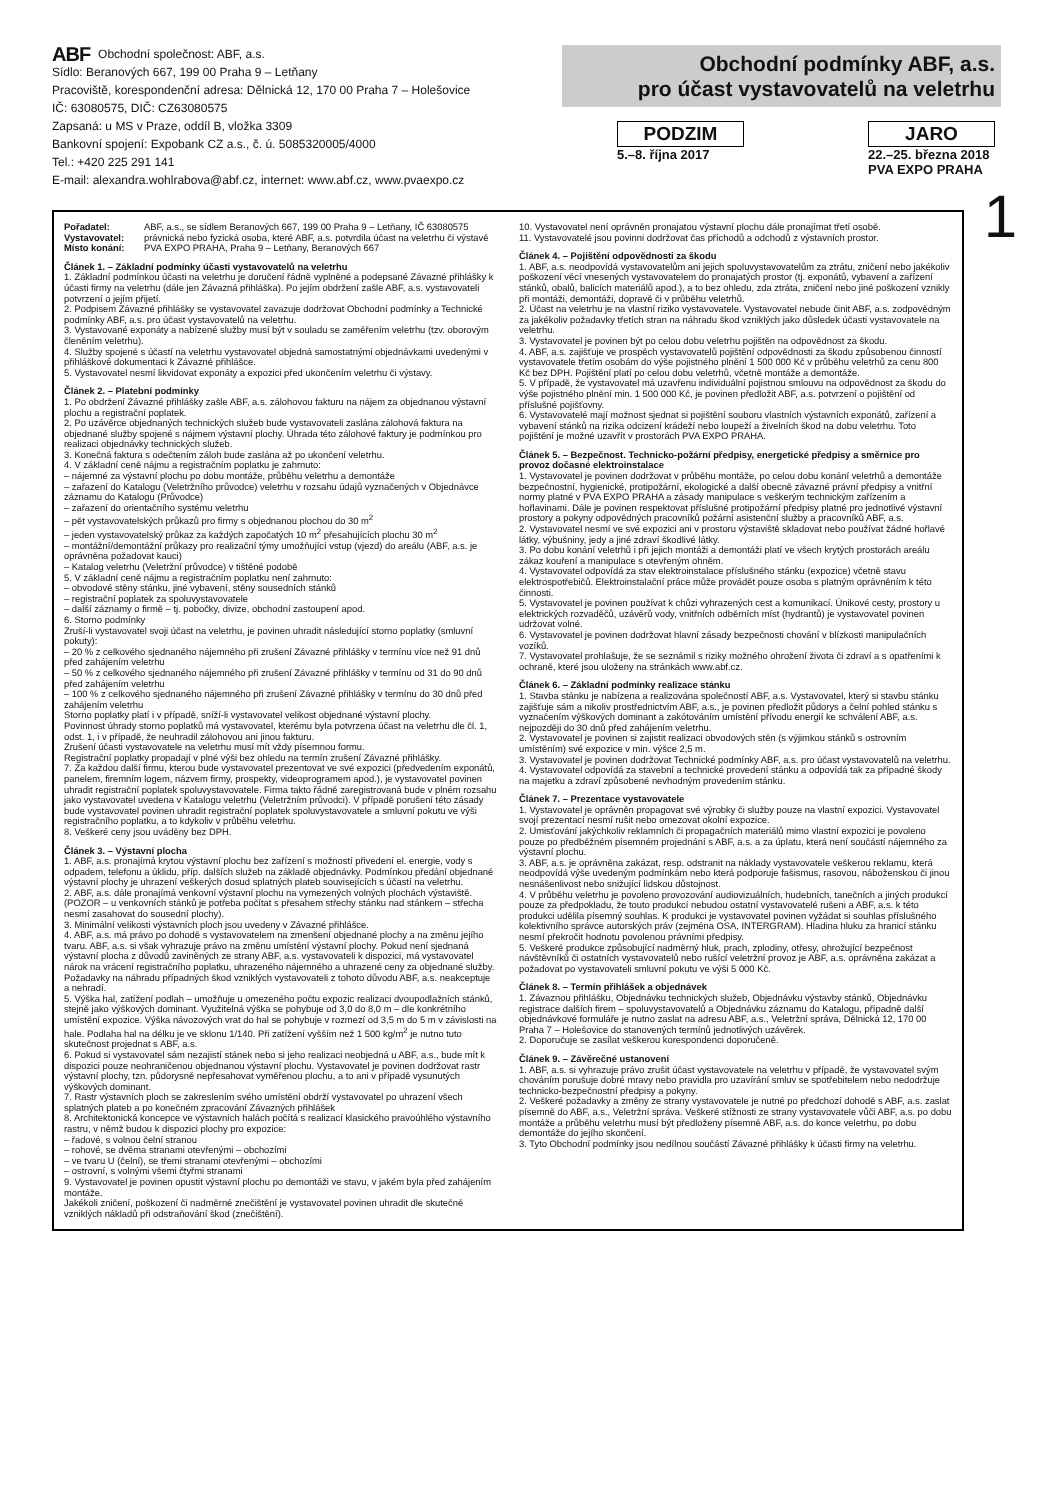ABF Obchodní společnost: ABF, a.s.
Sídlo: Beranových 667, 199 00 Praha 9 – Letňany
Pracoviště, korespondenční adresa: Dělnická 12, 170 00 Praha 7 – Holešovice
IČ: 63080575, DIČ: CZ63080575
Zapsaná: u MS v Praze, oddíl B, vložka 3309
Bankovní spojení: Expobank CZ a.s., č. ú. 5085320005/4000
Tel.: +420 225 291 141
E-mail: alexandra.wohlrabova@abf.cz, internet: www.abf.cz, www.pvaexpo.cz
Obchodní podmínky ABF, a.s.
pro účast vystavovatelů na veletrhu
PODZIM
5.–8. října 2017
JARO
22.–25. března 2018
PVA EXPO PRAHA
1
Pořadatel: ABF, a.s., se sídlem Beranových 667, 199 00 Praha 9 – Letňany, IČ 63080575
Vystavovatel: právnická nebo fyzická osoba, které ABF, a.s. potvrdila účast na veletrhu či výstavě
Místo konání: PVA EXPO PRAHA, Praha 9 – Letňany, Beranových 667
Článek 1. – Základní podmínky účasti vystavovatelů na veletrhu
1. Základní podmínkou účasti na veletrhu je doručení řádně vyplněné a podepsané Závazné přihlášky k účasti firmy na veletrhu (dále jen Závazná přihláška). Po jejím obdržení zašle ABF, a.s. vystavovateli potvrzení o jejím přijetí.
2. Podpisem Závazné přihlášky se vystavovatel zavazuje dodržovat Obchodní podmínky a Technické podmínky ABF, a.s. pro účast vystavovatelů na veletrhu.
3. Vystavované exponáty a nabízené služby musí být v souladu se zaměřením veletrhu (tzv. oborovým členěním veletrhu).
4. Služby spojené s účastí na veletrhu vystavovatel objedná samostatnými objednávkami uvedenými v přihláškové dokumentaci k Závazné přihlášce.
5. Vystavovatel nesmí likvidovat exponáty a expozici před ukončením veletrhu či výstavy.
Článek 2. – Platební podmínky
1. Po obdržení Závazné přihlášky zašle ABF, a.s. zálohovou fakturu na nájem za objednanou výstavní plochu a registrační poplatek.
2. Po uzávěrce objednaných technických služeb bude vystavovateli zaslána zálohová faktura na objednané služby spojené s nájmem výstavní plochy. Úhrada této zálohové faktury je podmínkou pro realizaci objednávky technických služeb.
3. Konečná faktura s odečtením záloh bude zaslána až po ukončení veletrhu.
4. V základní ceně nájmu a registračním poplatku je zahrnuto:
– nájemné za výstavní plochu po dobu montáže, průběhu veletrhu a demontáže
– zařazení do Katalogu (Veletržního průvodce) veletrhu v rozsahu údajů vyznačených v Objednávce záznamu do Katalogu (Průvodce)
– zařazení do orientačního systému veletrhu
– pět vystavovatelských průkazů pro firmy s objednanou plochou do 30 m<sup>2</sup>
– jeden vystavovatelský průkaz za každých započatých 10 m<sup>2</sup> přesahujících plochu 30 m<sup>2</sup>
– montážní/demontážní průkazy pro realizační týmy umožňující vstup (vjezd) do areálu (ABF, a.s. je oprávněna požadovat kauci)
– Katalog veletrhu (Veletržní průvodce) v tištěné podobě
5. V základní ceně nájmu a registračním poplatku není zahrnuto:
– obvodové stěny stánku, jiné vybavení, stěny sousedních stánků
– registrační poplatek za spoluvystavovatele
– další záznamy o firmě – tj. pobočky, divize, obchodní zastoupení apod.
6. Storno podmínky
Zruší-li vystavovatel svoji účast na veletrhu, je povinen uhradit následující storno poplatky (smluvní pokuty):
– 20 % z celkového sjednaného nájemného při zrušení Závazné přihlášky v termínu více než 91 dnů před zahájením veletrhu
– 50 % z celkového sjednaného nájemného při zrušení Závazné přihlášky v termínu od 31 do 90 dnů před zahájením veletrhu
– 100 % z celkového sjednaného nájemného při zrušení Závazné přihlášky v termínu do 30 dnů před zahájením veletrhu
Storno poplatky platí i v případě, sníží-li vystavovatel velikost objednané výstavní plochy.
Povinnost úhrady storno poplatků má vystavovatel, kterému byla potvrzena účast na veletrhu dle čl. 1, odst. 1, i v případě, že neuhradil zálohovou ani jinou fakturu.
Zrušení účasti vystavovatele na veletrhu musí mít vždy písemnou formu.
Registrační poplatky propadají v plné výši bez ohledu na termín zrušení Závazné přihlášky.
7. Za každou další firmu, kterou bude vystavovatel prezentovat ve své expozici (předvedením exponátů, panelem, firemním logem, názvem firmy, prospekty, videoprogramem apod.), je vystavovatel povinen uhradit registrační poplatek spoluvystavovatele. Firma takto řádně zaregistrovaná bude v plném rozsahu jako vystavovatel uvedena v Katalogu veletrhu (Veletržním průvodci). V případě porušení této zásady bude vystavovatel povinen uhradit registrační poplatek spoluvystavovatele a smluvní pokutu ve výši registračního poplatku, a to kdykoliv v průběhu veletrhu.
8. Veškeré ceny jsou uváděny bez DPH.
Článek 3. – Výstavní plocha
1. ABF, a.s. pronajímá krytou výstavní plochu bez zařízení s možností přivedení el. energie, vody s odpadem, telefonu a úklidu, příp. dalších služeb na základě objednávky. Podmínkou předání objednané výstavní plochy je uhrazení veškerých dosud splatných plateb souvisejících s účastí na veletrhu.
2. ABF, a.s. dále pronajímá venkovní výstavní plochu na vymezených volných plochách výstaviště. (POZOR – u venkovních stánků je potřeba počítat s přesahem střechy stánku nad stánkem – střecha nesmí zasahovat do sousední plochy).
3. Minimální velikosti výstavních ploch jsou uvedeny v Závazné přihlášce.
4. ABF, a.s. má právo po dohodě s vystavovatelem na zmenšení objednané plochy a na změnu jejího tvaru. ABF, a.s. si však vyhrazuje právo na změnu umístění výstavní plochy. Pokud není sjednaná výstavní plocha z důvodů zaviněných ze strany ABF, a.s. vystavovateli k dispozici, má vystavovatel nárok na vrácení registračního poplatku, uhrazeného nájemného a uhrazené ceny za objednané služby. Požadavky na náhradu případných škod vzniklých vystavovateli z tohoto důvodu ABF, a.s. neakceptuje a nehradí.
5. Výška hal, zatížení podlah – umožňuje u omezeného počtu expozic realizaci dvoupodlažních stánků, stejně jako výškových dominant. Využitelná výška se pohybuje od 3,0 do 8,0 m – dle konkrétního umístění expozice. Výška návozových vrat do hal se pohybuje v rozmezí od 3,5 m do 5 m v závislosti na hale. Podlaha hal na délku je ve sklonu 1/140. Při zatížení vyšším než 1 500 kg/m<sup>2</sup> je nutno tuto skutečnost projednat s ABF, a.s.
6. Pokud si vystavovatel sám nezajistí stánek nebo si jeho realizaci neobjedná u ABF, a.s., bude mít k dispozici pouze neohraničenou objednanou výstavní plochu. Vystavovatel je povinen dodržovat rastr výstavní plochy, tzn. půdorysně nepřesahovat vyměřenou plochu, a to ani v případě vysunutých výškových dominant.
7. Rastr výstavních ploch se zakreslením svého umístění obdrží vystavovatel po uhrazení všech splatných plateb a po konečném zpracování Závazných přihlášek
8. Architektonická koncepce ve výstavních halách počítá s realizací klasického pravoúhlého výstavního rastru, v němž budou k dispozici plochy pro expozice:
– řadové, s volnou čelní stranou
– rohové, se dvěma stranami otevřenými – obchozími
– ve tvaru U (čelní), se třemi stranami otevřenými – obchozími
– ostrovní, s volnými všemi čtyřmi stranami
9. Vystavovatel je povinen opustit výstavní plochu po demontáži ve stavu, v jakém byla před zahájením montáže.
Jakékoli zničení, poškození či nadměrné znečištění je vystavovatel povinen uhradit dle skutečně vzniklých nákladů při odstraňování škod (znečištění).
10. Vystavovatel není oprávněn pronajatou výstavní plochu dále pronajímat třetí osobě.
11. Vystavovatelé jsou povinni dodržovat čas příchodů a odchodů z výstavních prostor.
Článek 4. – Pojištění odpovědnosti za škodu
1. ABF, a.s. neodpovídá vystavovatelům ani jejich spoluvystavovatelům za ztrátu, zničení nebo jakékoliv poškození věcí vnesených vystavovatelem do pronajatých prostor (tj. exponátů, vybavení a zařízení stánků, obalů, balicích materiálů apod.), a to bez ohledu, zda ztráta, zničení nebo jiné poškození vznikly při montáži, demontáži, dopravě či v průběhu veletrhů.
2. Účast na veletrhu je na vlastní riziko vystavovatele. Vystavovatel nebude činit ABF, a.s. zodpovědným za jakékoliv požadavky třetích stran na náhradu škod vzniklých jako důsledek účasti vystavovatele na veletrhu.
3. Vystavovatel je povinen být po celou dobu veletrhu pojištěn na odpovědnost za škodu.
4. ABF, a.s. zajišťuje ve prospěch vystavovatelů pojištění odpovědnosti za škodu způsobenou činností vystavovatele třetím osobám do výše pojistného plnění 1 500 000 Kč v průběhu veletrhů za cenu 800 Kč bez DPH. Pojištění platí po celou dobu veletrhů, včetně montáže a demontáže.
5. V případě, že vystavovatel má uzavřenu individuální pojistnou smlouvu na odpovědnost za škodu do výše pojistného plnění min. 1 500 000 Kč, je povinen předložit ABF, a.s. potvrzení o pojištění od příslušné pojišťovny.
6. Vystavovatelé mají možnost sjednat si pojištění souboru vlastních výstavních exponátů, zařízení a vybavení stánků na rizika odcizení krádeží nebo loupeží a živelních škod na dobu veletrhu. Toto pojištění je možné uzavřít v prostorách PVA EXPO PRAHA.
Článek 5. – Bezpečnost. Technicko-požární předpisy, energetické předpisy a směrnice pro provoz dočasné elektroinstalace
1. Vystavovatel je povinen dodržovat v průběhu montáže, po celou dobu konání veletrhů a demontáže bezpečnostní, hygienické, protipožární, ekologické a další obecně závazné právní předpisy a vnitřní normy platné v PVA EXPO PRAHA a zásady manipulace s veškerým technickým zařízením a hořlavinami. Dále je povinen respektovat příslušné protipožární předpisy platné pro jednotlivé výstavní prostory a pokyny odpovědných pracovníků požární asistenční služby a pracovníků ABF, a.s.
2. Vystavovatel nesmí ve své expozici ani v prostoru výstaviště skladovat nebo používat žádné hořlavé látky, výbušniny, jedy a jiné zdraví škodlivé látky.
3. Po dobu konání veletrhů i při jejich montáži a demontáži platí ve všech krytých prostorách areálu zákaz kouření a manipulace s otevřeným ohněm.
4. Vystavovatel odpovídá za stav elektroinstalace příslušného stánku (expozice) včetně stavu elektrospotřebičů. Elektroinstalační práce může provádět pouze osoba s platným oprávněním k této činnosti.
5. Vystavovatel je povinen používat k chůzi vyhrazených cest a komunikací. Únikové cesty, prostory u elektrických rozvaděčů, uzávěrů vody, vnitřních odběrních míst (hydrantů) je vystavovatel povinen udržovat volné.
6. Vystavovatel je povinen dodržovat hlavní zásady bezpečnosti chování v blízkosti manipulačních vozíků.
7. Vystavovatel prohlašuje, že se seznámil s riziky možného ohrožení života či zdraví a s opatřeními k ochraně, které jsou uloženy na stránkách www.abf.cz.
Článek 6. – Základní podmínky realizace stánku
1. Stavba stánku je nabízena a realizována společností ABF, a.s. Vystavovatel, který si stavbu stánku zajišťuje sám a nikoliv prostřednictvím ABF, a.s., je povinen předložit půdorys a čelní pohled stánku s vyznačením výškových dominant a zakótováním umístění přívodu energií ke schválení ABF, a.s. nejpozději do 30 dnů před zahájením veletrhu.
2. Vystavovatel je povinen si zajistit realizaci obvodových stěn (s výjimkou stánků s ostrovním umístěním) své expozice v min. výšce 2,5 m.
3. Vystavovatel je povinen dodržovat Technické podmínky ABF, a.s. pro účast vystavovatelů na veletrhu.
4. Vystavovatel odpovídá za stavební a technické provedení stánku a odpovídá tak za případné škody na majetku a zdraví způsobené nevhodným provedením stánku.
Článek 7. – Prezentace vystavovatele
1. Vystavovatel je oprávněn propagovat své výrobky či služby pouze na vlastní expozici. Vystavovatel svojí prezentací nesmí rušit nebo omezovat okolní expozice.
2. Umisťování jakýchkoliv reklamních či propagačních materiálů mimo vlastní expozici je povoleno pouze po předběžném písemném projednání s ABF, a.s. a za úplatu, která není součástí nájemného za výstavní plochu.
3. ABF, a.s. je oprávněna zakázat, resp. odstranit na náklady vystavovatele veškerou reklamu, která neodpovídá výše uvedeným podmínkám nebo která podporuje fašismus, rasovou, náboženskou či jinou nesnášenlivost nebo snižující lidskou důstojnost.
4. V průběhu veletrhu je povoleno provozování audiovizuálních, hudebních, tanečních a jiných produkcí pouze za předpokladu, že touto produkcí nebudou ostatní vystavovatelé rušeni a ABF, a.s. k této produkci udělila písemný souhlas. K produkci je vystavovatel povinen vyžádat si souhlas příslušného kolektivního správce autorských práv (zejména OSA, INTERGRAM). Hladina hluku za hranicí stánku nesmí překročit hodnotu povolenou právními předpisy.
5. Veškeré produkce způsobující nadměrný hluk, prach, zplodiny, otřesy, ohrožující bezpečnost návštěvníků či ostatních vystavovatelů nebo rušící veletržní provoz je ABF, a.s. oprávněna zakázat a požadovat po vystavovateli smluvní pokutu ve výši 5 000 Kč.
Článek 8. – Termín přihlášek a objednávek
1. Závaznou přihlášku, Objednávku technických služeb, Objednávku výstavby stánků, Objednávku registrace dalších firem – spoluvystavovatelů a Objednávku záznamu do Katalogu, případně další objednávkové formuláře je nutno zaslat na adresu ABF, a.s., Veletržní správa, Dělnická 12, 170 00 Praha 7 – Holešovice do stanovených termínů jednotlivých uzávěrek.
2. Doporučuje se zasílat veškerou korespondenci doporučeně.
Článek 9. – Závěrečné ustanovení
1. ABF, a.s. si vyhrazuje právo zrušit účast vystavovatele na veletrhu v případě, že vystavovatel svým chováním porušuje dobré mravy nebo pravidla pro uzavírání smluv se spotřebitelem nebo nedodržuje technicko-bezpečnostní předpisy a pokyny.
2. Veškeré požadavky a změny ze strany vystavovatele je nutné po předchozí dohodě s ABF, a.s. zaslat písemně do ABF, a.s., Veletržní správa. Veškeré stížnosti ze strany vystavovatele vůči ABF, a.s. po dobu montáže a průběhu veletrhu musí být předloženy písemně ABF, a.s. do konce veletrhu, po dobu demontáže do jejího skončení.
3. Tyto Obchodní podmínky jsou nedílnou součástí Závazné přihlášky k účasti firmy na veletrhu.